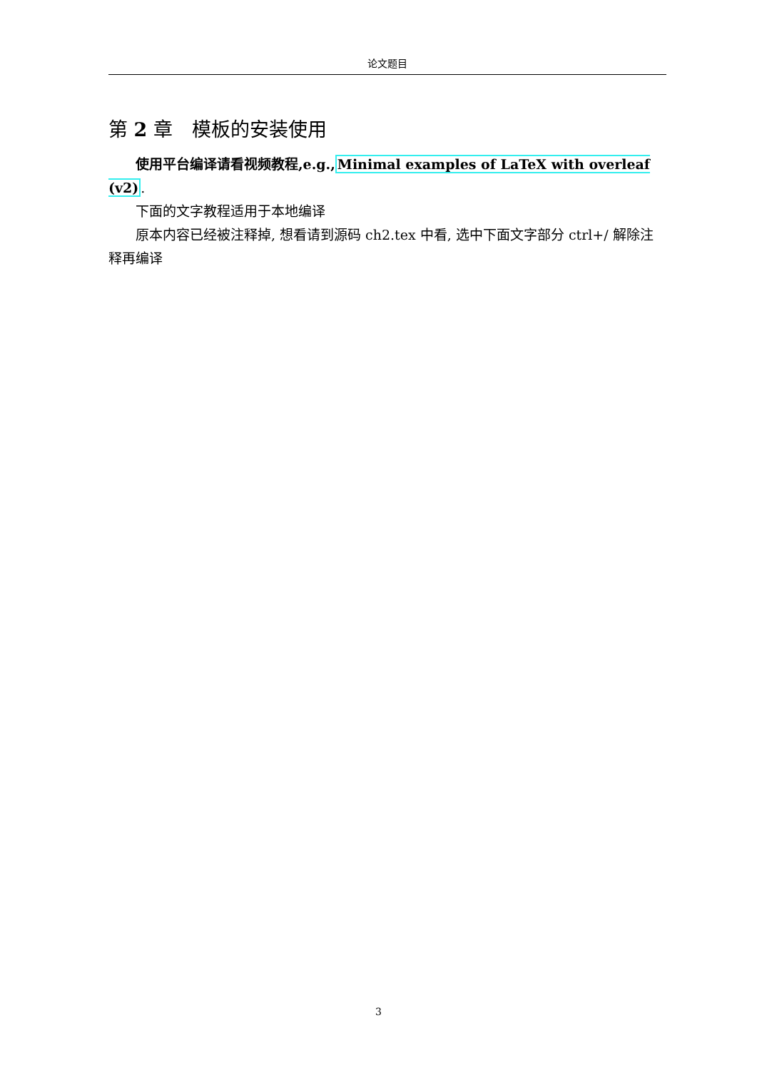论文题目
第 2 章　模板的安装使用
使用平台编译请看视频教程,e.g., Minimal examples of LaTeX with overleaf (v2).
下面的文字教程适用于本地编译
原本内容已经被注释掉, 想看请到源码 ch2.tex 中看, 选中下面文字部分 ctrl+/ 解除注释再编译
3